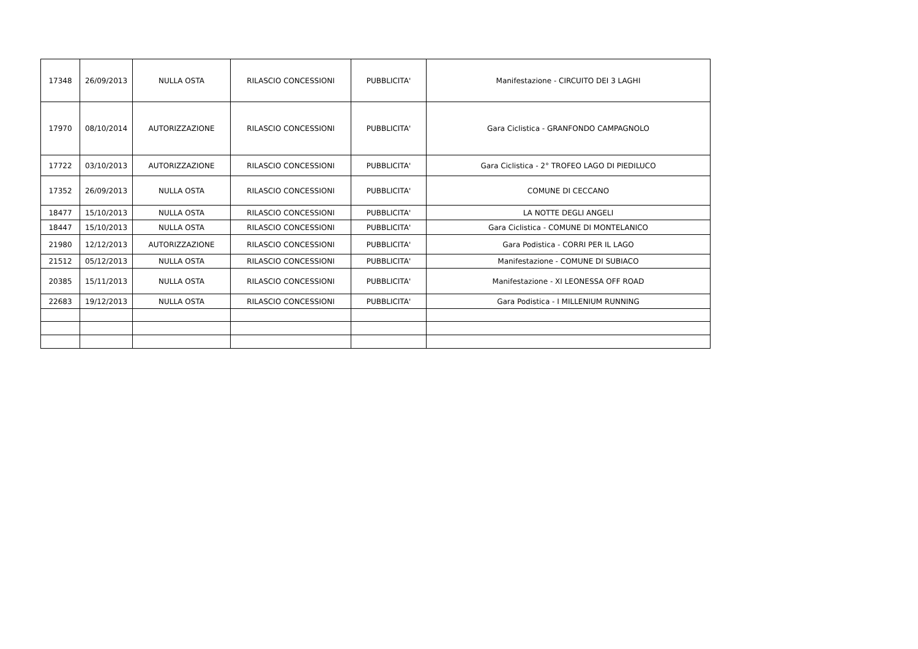| 17348 | 26/09/2013 | NULLA OSTA | RILASCIO CONCESSIONI | PUBBLICITA' | Manifestazione - CIRCUITO DEI 3 LAGHI |
| 17970 | 08/10/2014 | AUTORIZZAZIONE | RILASCIO CONCESSIONI | PUBBLICITA' | Gara Ciclistica - GRANFONDO CAMPAGNOLO |
| 17722 | 03/10/2013 | AUTORIZZAZIONE | RILASCIO CONCESSIONI | PUBBLICITA' | Gara Ciclistica - 2° TROFEO LAGO DI PIEDILUCO |
| 17352 | 26/09/2013 | NULLA OSTA | RILASCIO CONCESSIONI | PUBBLICITA' | COMUNE DI CECCANO |
| 18477 | 15/10/2013 | NULLA OSTA | RILASCIO CONCESSIONI | PUBBLICITA' | LA NOTTE DEGLI ANGELI |
| 18447 | 15/10/2013 | NULLA OSTA | RILASCIO CONCESSIONI | PUBBLICITA' | Gara Ciclistica - COMUNE DI MONTELANICO |
| 21980 | 12/12/2013 | AUTORIZZAZIONE | RILASCIO CONCESSIONI | PUBBLICITA' | Gara Podistica - CORRI PER IL LAGO |
| 21512 | 05/12/2013 | NULLA OSTA | RILASCIO CONCESSIONI | PUBBLICITA' | Manifestazione - COMUNE DI SUBIACO |
| 20385 | 15/11/2013 | NULLA OSTA | RILASCIO CONCESSIONI | PUBBLICITA' | Manifestazione - XI LEONESSA OFF ROAD |
| 22683 | 19/12/2013 | NULLA OSTA | RILASCIO CONCESSIONI | PUBBLICITA' | Gara Podistica - I MILLENIUM RUNNING |